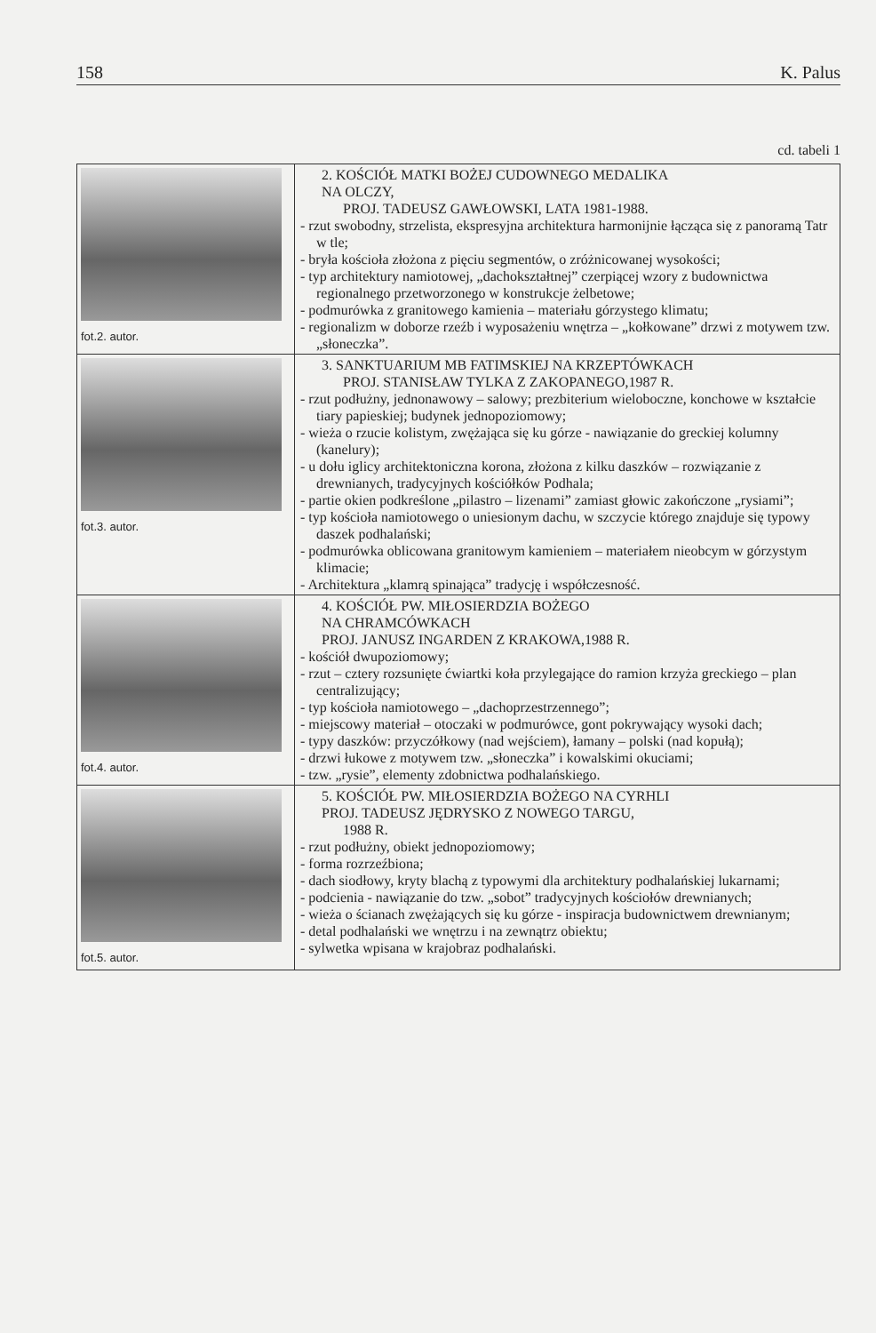158 K. Palus
cd. tabeli 1
| fot.2. autor. | 2. KOŚCIÓŁ MATKI BOŻEJ CUDOWNEGO MEDALIKA NA OLCZY, PROJ. TADEUSZ GAWŁOWSKI, LATA 1981-1988. - rzut swobodny, strzelista, ekspresyjna architektura harmonijnie łącząca się z panoramą Tatr w tle; - bryła kościoła złożona z pięciu segmentów, o zróżnicowanej wysokości; - typ architektury namiotowej, „dachokształtnej” czerpiącej wzory z budownictwa regionalnego przetworzonego w konstrukcje żelbetowe; - podmurówka z granitowego kamienia – materiału górzystego klimatu; - regionalizm w doborze rzeźb i wyposażeniu wnętrza – „kołkowane” drzwi z motywem tzw. „słoneczka”. |
| fot.3. autor. | 3. SANKTUARIUM MB FATIMSKIEJ NA KRZEPTÓWKACH PROJ. STANISŁAW TYLKA Z ZAKOPANEGO,1987 R. - rzut podłużny, jednonawowy – salowy; prezbiterium wieloboczne, konchowe w kształcie tiary papieskiej; budynek jednopoziomowy; - wieża o rzucie kolistym, zwężająca się ku górze - nawiązanie do greckiej kolumny (kanelury); - u dołu iglicy architektoniczna korona, złożona z kilku daszków – rozwiązanie z drewnianych, tradycyjnych kościółków Podhala; - partie okien podkreślone „pilastro – lizenami” zamiast głowic zakończone „rysiami”; - typ kościoła namiotowego o uniesionym dachu, w szczycie którego znajduje się typowy daszek podhalański; - podmurówka oblicowana granitowym kamieniem – materiałem nieobcym w górzystym klimacie; - Architektura „klamrą spinająca” tradycję i współczesność. |
| fot.4. autor. | 4. KOŚCIÓŁ PW. MIŁOSIERDZIA BOŻEGO NA CHRAMCÓWKACH PROJ. JANUSZ INGARDEN Z KRAKOWA,1988 R. - kościół dwupoziomowy; - rzut – cztery rozsunięte ćwiartki koła przylegające do ramion krzyża greckiego – plan centralizujący; - typ kościoła namiotowego – „dachoprzestrzennego”; - miejscowy materiał – otoczaki w podmurówce, gont pokrywający wysoki dach; - typy daszków: przyczółkowy (nad wejściem), łamany – polski (nad kopułą); - drzwi łukowe z motywem tzw. „słoneczka” i kowalskimi okuciami; - tzw. „rysie”, elementy zdobnictwa podhalańskiego. |
| fot.5. autor. | 5. KOŚCIÓŁ PW. MIŁOSIERDZIA BOŻEGO NA CYRHLI PROJ. TADEUSZ JĘDRYSKO Z NOWEGO TARGU, 1988 R. - rzut podłużny, obiekt jednopoziomowy; - forma rozrzeźbiona; - dach siodłowy, kryty blachą z typowymi dla architektury podhalańskiej lukarnami; - podcienia - nawiązanie do tzw. „sobot” tradycyjnych kościołów drewnianych; - wieża o ścianach zwężających się ku górze - inspiracja budownictwem drewnianym; - detal podhalański we wnętrzu i na zewnątrz obiektu; - sylwetka wpisana w krajobraz podhalański. |